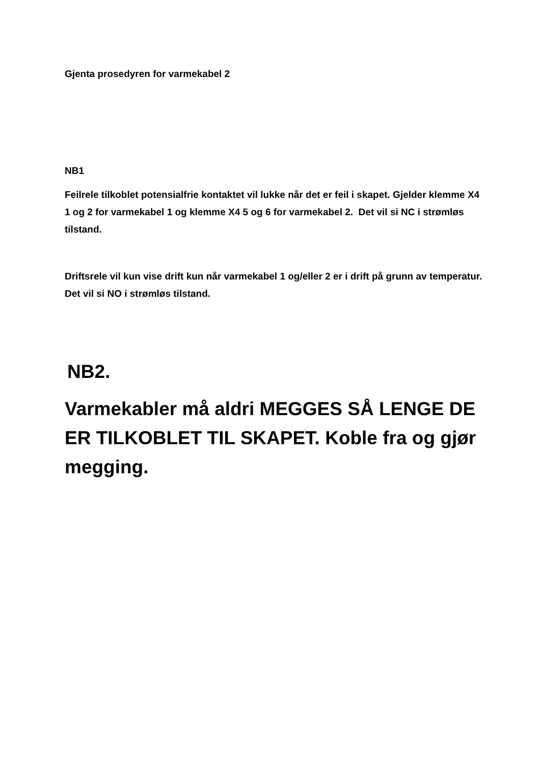Gjenta prosedyren for varmekabel 2
NB1
Feilrele tilkoblet potensialfrie kontaktet vil lukke når det er feil i skapet. Gjelder klemme X4 1 og 2 for varmekabel 1 og klemme X4 5 og 6 for varmekabel 2. Det vil si NC i strømløs tilstand.
Driftsrele vil kun vise drift kun når varmekabel 1 og/eller 2 er i drift på grunn av temperatur. Det vil si NO i strømløs tilstand.
NB2.
Varmekabler må aldri MEGGES SÅ LENGE DE ER TILKOBLET TIL SKAPET. Koble fra og gjør megging.